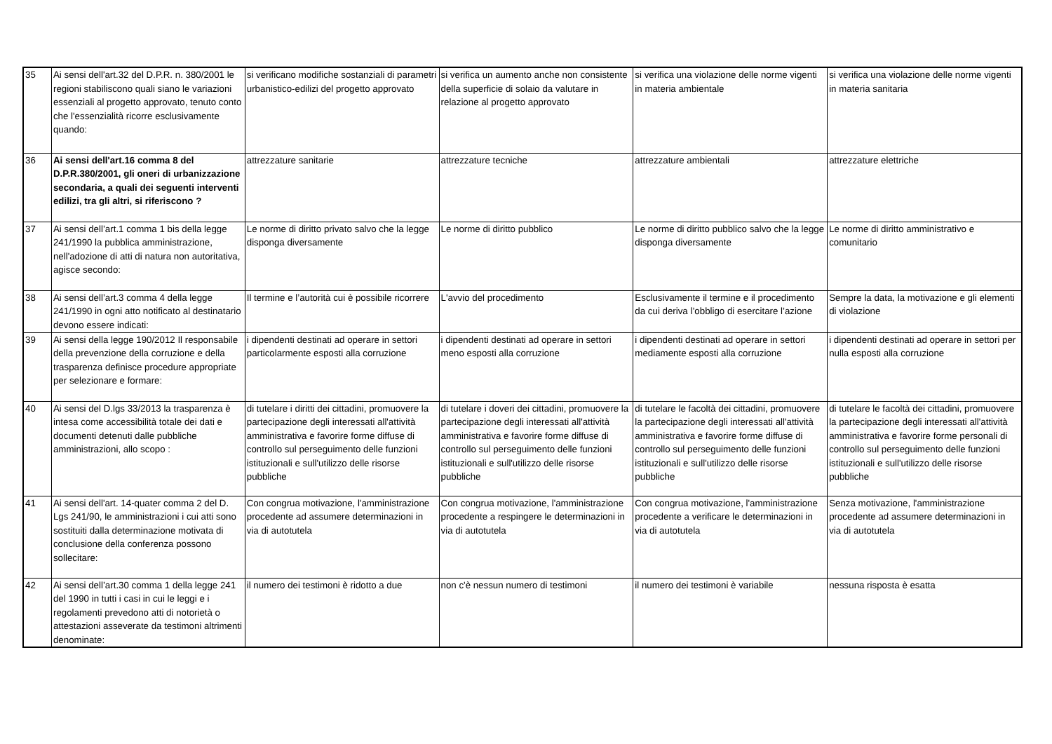| 35 | Ai sensi dell'art.32 del D.P.R. n. 380/2001 le regioni stabiliscono quali siano le variazioni essenziali al progetto approvato, tenuto conto che l'essenzialità ricorre esclusivamente quando: | si verificano modifiche sostanziali di parametri urbanistico-edilizi del progetto approvato | si verifica un aumento anche non consistente della superficie di solaio da valutare in relazione al progetto approvato | si verifica una violazione delle norme vigenti in materia ambientale | si verifica una violazione delle norme vigenti in materia sanitaria |
| 36 | Ai sensi dell'art.16 comma 8 del D.P.R.380/2001, gli oneri di urbanizzazione secondaria, a quali dei seguenti interventi edilizi, tra gli altri, si riferiscono ? | attrezzature sanitarie | attrezzature tecniche | attrezzature ambientali | attrezzature elettriche |
| 37 | Ai sensi dell’art.1 comma 1 bis della legge 241/1990 la pubblica amministrazione, nell'adozione di atti di natura non autoritativa, agisce secondo: | Le norme di diritto privato salvo che la legge disponga diversamente | Le norme di diritto pubblico | Le norme di diritto pubblico salvo che la legge disponga diversamente | Le norme di diritto amministrativo e comunitario |
| 38 | Ai sensi dell’art.3 comma 4 della legge 241/1990 in ogni atto notificato al destinatario devono essere indicati: | Il termine e l’autorità cui è possibile ricorrere | L'avvio del procedimento | Esclusivamente il termine e il procedimento da cui deriva l’obbligo di esercitare l’azione | Sempre la data, la motivazione e gli elementi di violazione |
| 39 | Ai sensi della legge 190/2012 Il responsabile della prevenzione della corruzione e della trasparenza definisce procedure appropriate per selezionare e formare: | i dipendenti destinati ad operare in settori particolarmente esposti alla corruzione | i dipendenti destinati ad operare in settori meno esposti alla corruzione | i dipendenti destinati ad operare in settori mediamente esposti alla corruzione | i dipendenti destinati ad operare in settori per nulla esposti alla corruzione |
| 40 | Ai sensi del D.lgs 33/2013 la trasparenza è intesa come accessibilità totale dei dati e documenti detenuti dalle pubbliche amministrazioni, allo scopo : | di tutelare i diritti dei cittadini, promuovere la partecipazione degli interessati all'attività amministrativa e favorire forme diffuse di controllo sul perseguimento delle funzioni istituzionali e sull'utilizzo delle risorse pubbliche | di tutelare i doveri dei cittadini, promuovere la partecipazione degli interessati all'attività amministrativa e favorire forme diffuse di controllo sul perseguimento delle funzioni istituzionali e sull'utilizzo delle risorse pubbliche | di tutelare le facoltà dei cittadini, promuovere la partecipazione degli interessati all'attività amministrativa e favorire forme diffuse di controllo sul perseguimento delle funzioni istituzionali e sull'utilizzo delle risorse pubbliche | di tutelare le facoltà dei cittadini, promuovere la partecipazione degli interessati all'attività amministrativa e favorire forme personali di controllo sul perseguimento delle funzioni istituzionali e sull'utilizzo delle risorse pubbliche |
| 41 | Ai sensi dell'art. 14-quater comma 2 del D. Lgs 241/90, le amministrazioni i cui atti sono sostituiti dalla determinazione motivata di conclusione della conferenza possono sollecitare: | Con congrua motivazione, l'amministrazione procedente ad assumere determinazioni in via di autotutela | Con congrua motivazione, l'amministrazione procedente a respingere le determinazioni in via di autotutela | Con congrua motivazione, l'amministrazione procedente a verificare le determinazioni in via di autotutela | Senza motivazione, l'amministrazione procedente ad assumere determinazioni in via di autotutela |
| 42 | Ai sensi dell’art.30 comma 1 della legge 241 del 1990 in tutti i casi in cui le leggi e i regolamenti prevedono atti di notorietà o attestazioni asseverate da testimoni altrimenti denominate: | il numero dei testimoni è ridotto a due | non c'è nessun numero di testimoni | il numero dei testimoni è variabile | nessuna risposta è esatta |